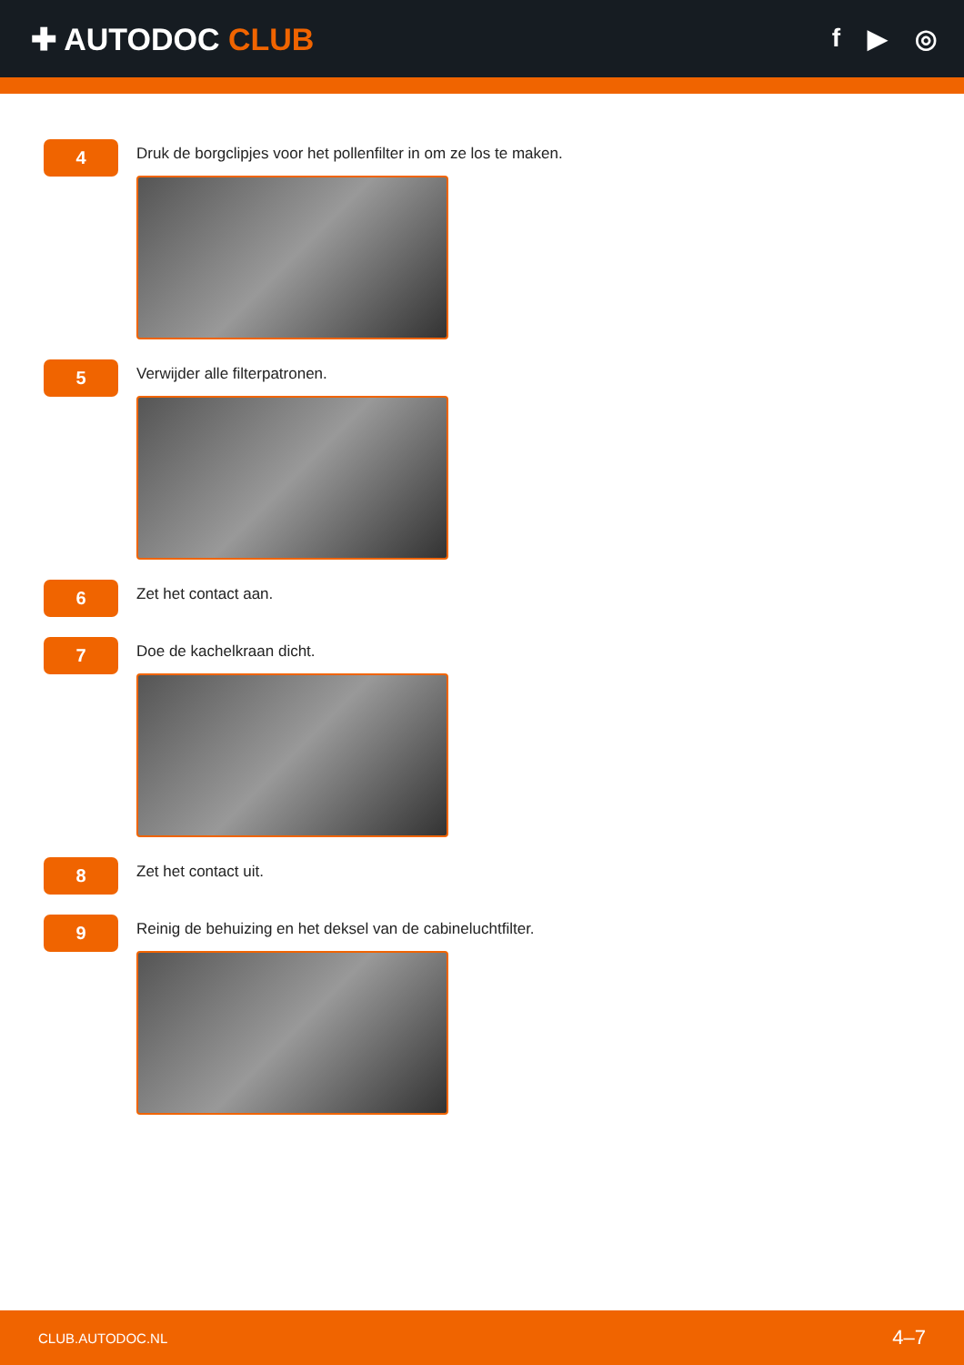✚ AUTODOC CLUB
f ▶ ◎
4
Druk de borgclipjes voor het pollenfilter in om ze los te maken.
5
Verwijder alle filterpatronen.
6
Zet het contact aan.
7
Doe de kachelkraan dicht.
8
Zet het contact uit.
9
Reinig de behuizing en het deksel van de cabineluchtfilter.
CLUB.AUTODOC.NL 4–7